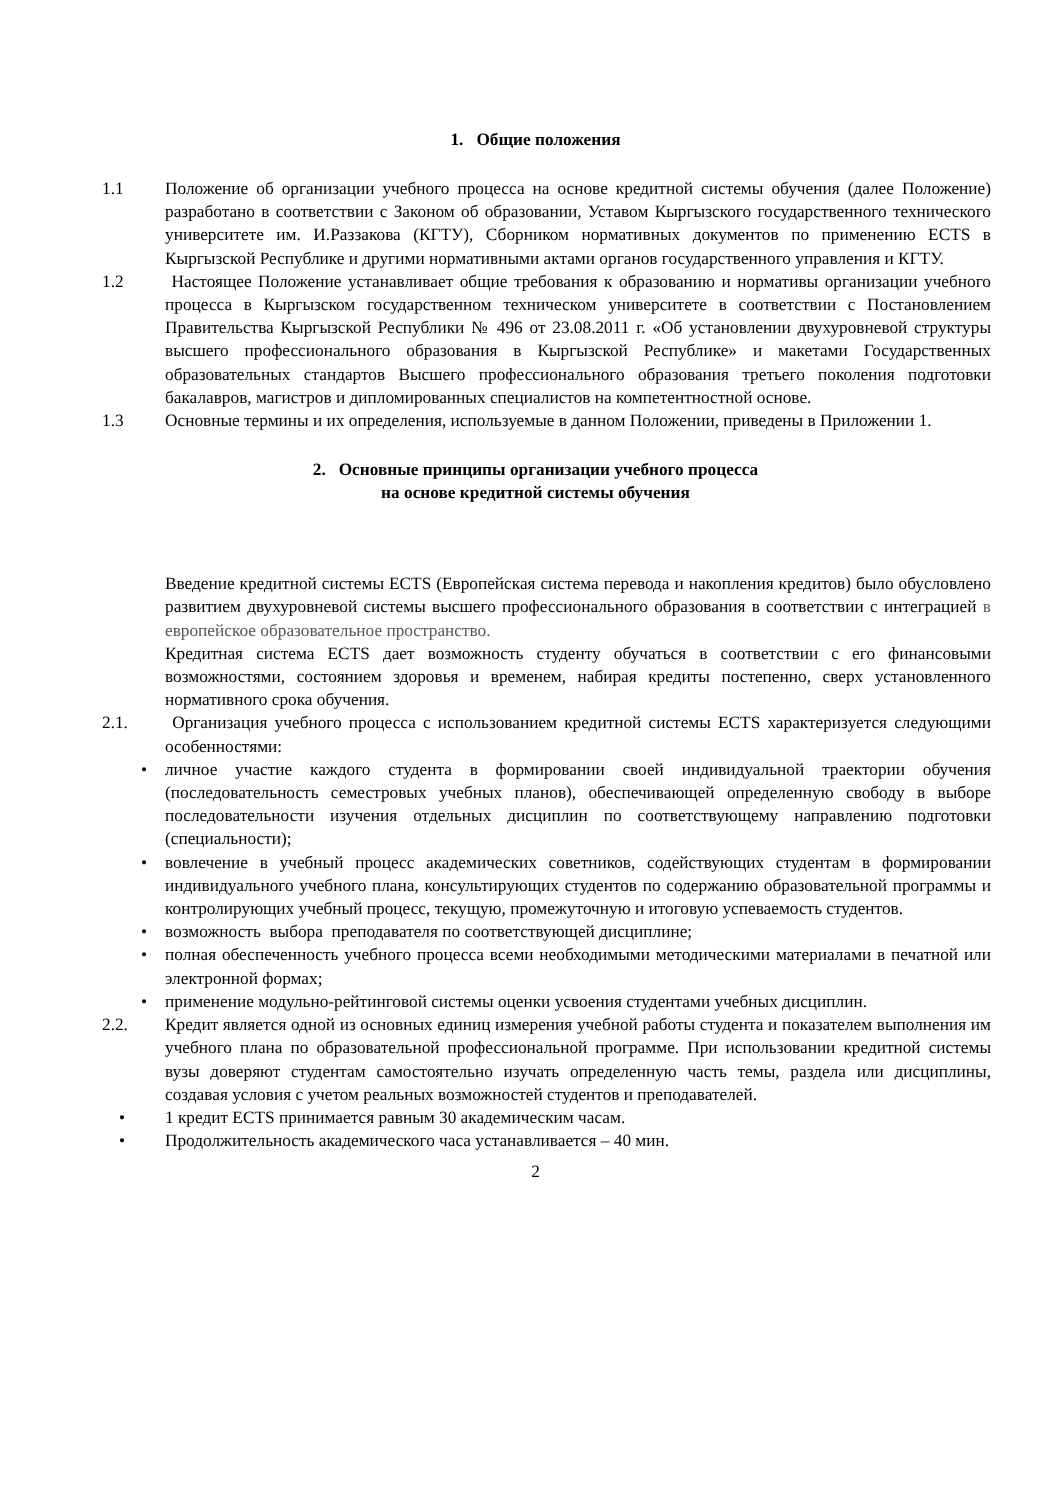1. Общие положения
1.1 Положение об организации учебного процесса на основе кредитной системы обучения (далее Положение) разработано в соответствии с Законом об образовании, Уставом Кыргызского государственного технического университете им. И.Раззакова (КГТУ), Сборником нормативных документов по применению ECTS в Кыргызской Республике и другими нормативными актами органов государственного управления и КГТУ.
1.2 Настоящее Положение устанавливает общие требования к образованию и нормативы организации учебного процесса в Кыргызском государственном техническом университете в соответствии с Постановлением Правительства Кыргызской Республики № 496 от 23.08.2011 г. «Об установлении двухуровневой структуры высшего профессионального образования в Кыргызской Республике» и макетами Государственных образовательных стандартов Высшего профессионального образования третьего поколения подготовки бакалавров, магистров и дипломированных специалистов на компетентностной основе.
1.3 Основные термины и их определения, используемые в данном Положении, приведены в Приложении 1.
2. Основные принципы организации учебного процесса
на основе кредитной системы обучения
Введение кредитной системы ECTS (Европейская система перевода и накопления кредитов) было обусловлено развитием двухуровневой системы высшего профессионального образования в соответствии с интеграцией в европейское образовательное пространство.
Кредитная система ECTS дает возможность студенту обучаться в соответствии с его финансовыми возможностями, состоянием здоровья и временем, набирая кредиты постепенно, сверх установленного нормативного срока обучения.
2.1. Организация учебного процесса с использованием кредитной системы ECTS характеризуется следующими особенностями:
• личное участие каждого студента в формировании своей индивидуальной траектории обучения (последовательность семестровых учебных планов), обеспечивающей определенную свободу в выборе последовательности изучения отдельных дисциплин по соответствующему направлению подготовки (специальности);
• вовлечение в учебный процесс академических советников, содействующих студентам в формировании индивидуального учебного плана, консультирующих студентов по содержанию образовательной программы и контролирующих учебный процесс, текущую, промежуточную и итоговую успеваемость студентов.
• возможность выбора преподавателя по соответствующей дисциплине;
• полная обеспеченность учебного процесса всеми необходимыми методическими материалами в печатной или электронной формах;
• применение модульно-рейтинговой системы оценки усвоения студентами учебных дисциплин.
2.2. Кредит является одной из основных единиц измерения учебной работы студента и показателем выполнения им учебного плана по образовательной профессиональной программе. При использовании кредитной системы вузы доверяют студентам самостоятельно изучать определенную часть темы, раздела или дисциплины, создавая условия с учетом реальных возможностей студентов и преподавателей.
• 1 кредит ECTS принимается равным 30 академическим часам.
• Продолжительность академического часа устанавливается – 40 мин.
2